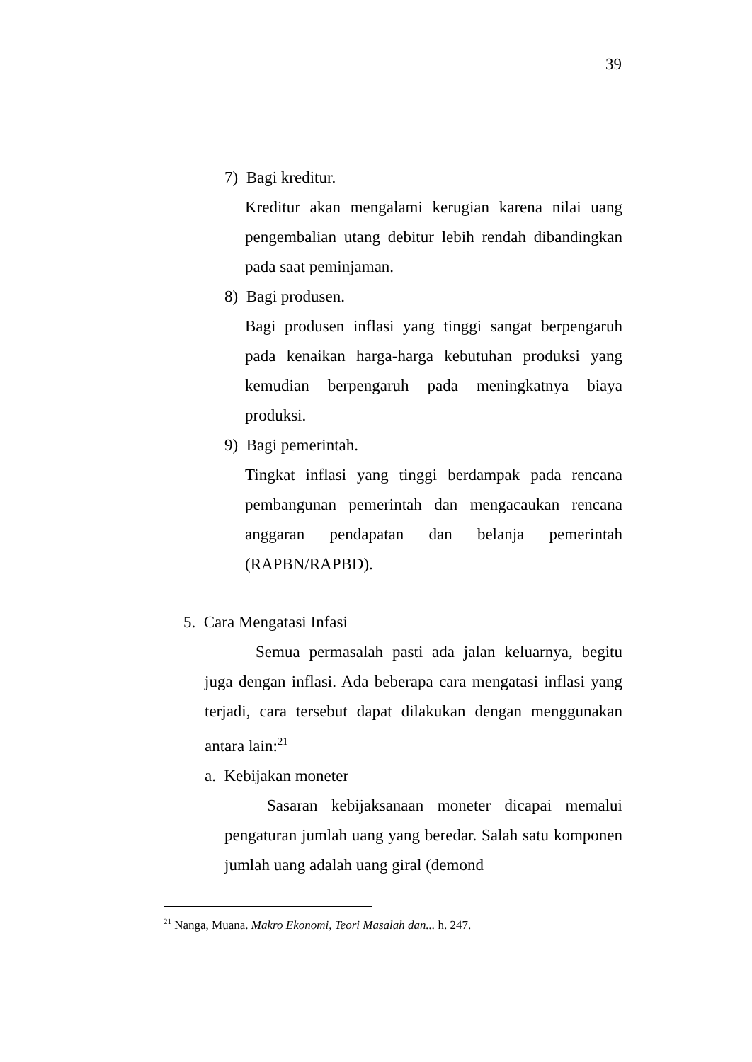39
7) Bagi kreditur.
Kreditur akan mengalami kerugian karena nilai uang pengembalian utang debitur lebih rendah dibandingkan pada saat peminjaman.
8) Bagi produsen.
Bagi produsen inflasi yang tinggi sangat berpengaruh pada kenaikan harga-harga kebutuhan produksi yang kemudian berpengaruh pada meningkatnya biaya produksi.
9) Bagi pemerintah.
Tingkat inflasi yang tinggi berdampak pada rencana pembangunan pemerintah dan mengacaukan rencana anggaran pendapatan dan belanja pemerintah (RAPBN/RAPBD).
5. Cara Mengatasi Infasi
Semua permasalah pasti ada jalan keluarnya, begitu juga dengan inflasi. Ada beberapa cara mengatasi inflasi yang terjadi, cara tersebut dapat dilakukan dengan menggunakan antara lain:<sup>21</sup>
a. Kebijakan moneter
Sasaran kebijaksanaan moneter dicapai memalui pengaturan jumlah uang yang beredar. Salah satu komponen jumlah uang adalah uang giral (demond
<sup>21</sup> Nanga, Muana. Makro Ekonomi, Teori Masalah dan... h. 247.